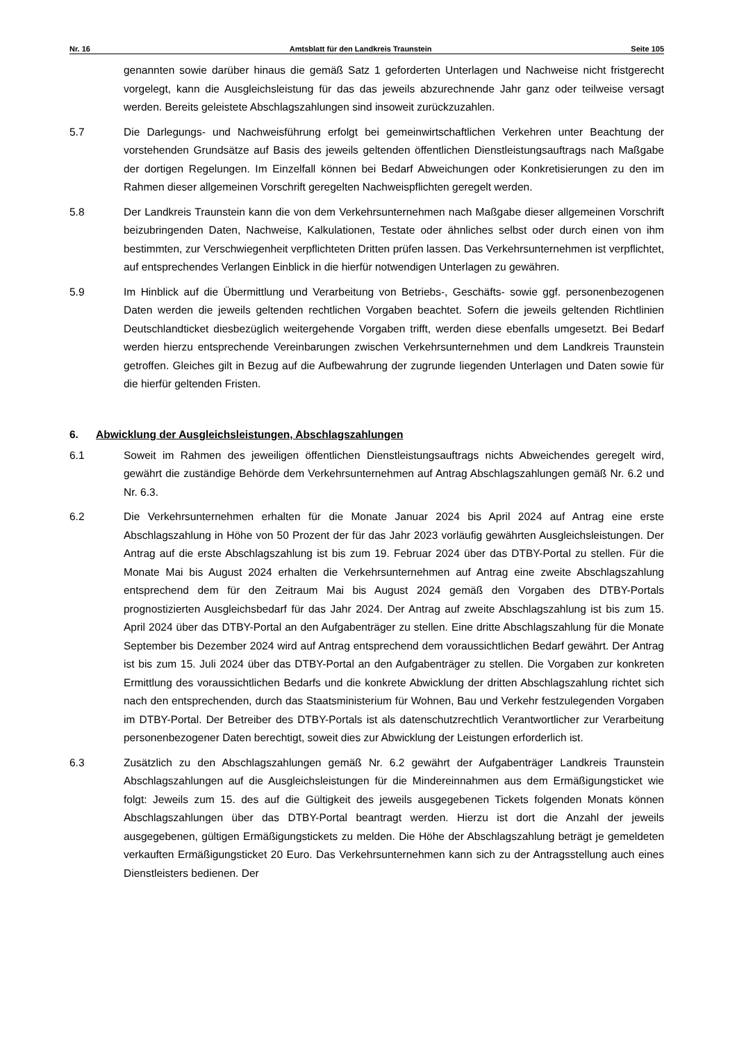Nr. 16 Amtsblatt für den Landkreis Traunstein Seite 105
genannten sowie darüber hinaus die gemäß Satz 1 geforderten Unterlagen und Nachweise nicht fristgerecht vorgelegt, kann die Ausgleichsleistung für das das jeweils abzurechnende Jahr ganz oder teilweise versagt werden. Bereits geleistete Abschlagszahlungen sind insoweit zurückzuzahlen.
5.7 Die Darlegungs- und Nachweisführung erfolgt bei gemeinwirtschaftlichen Verkehren unter Beachtung der vorstehenden Grundsätze auf Basis des jeweils geltenden öffentlichen Dienstleistungsauftrags nach Maßgabe der dortigen Regelungen. Im Einzelfall können bei Bedarf Abweichungen oder Konkretisierungen zu den im Rahmen dieser allgemeinen Vorschrift geregelten Nachweispflichten geregelt werden.
5.8 Der Landkreis Traunstein kann die von dem Verkehrsunternehmen nach Maßgabe dieser allgemeinen Vorschrift beizubringenden Daten, Nachweise, Kalkulationen, Testate oder ähnliches selbst oder durch einen von ihm bestimmten, zur Verschwiegenheit verpflichteten Dritten prüfen lassen. Das Verkehrsunternehmen ist verpflichtet, auf entsprechendes Verlangen Einblick in die hierfür notwendigen Unterlagen zu gewähren.
5.9 Im Hinblick auf die Übermittlung und Verarbeitung von Betriebs-, Geschäfts- sowie ggf. personenbezogenen Daten werden die jeweils geltenden rechtlichen Vorgaben beachtet. Sofern die jeweils geltenden Richtlinien Deutschlandticket diesbezüglich weitergehende Vorgaben trifft, werden diese ebenfalls umgesetzt. Bei Bedarf werden hierzu entsprechende Vereinbarungen zwischen Verkehrsunternehmen und dem Landkreis Traunstein getroffen. Gleiches gilt in Bezug auf die Aufbewahrung der zugrunde liegenden Unterlagen und Daten sowie für die hierfür geltenden Fristen.
6. Abwicklung der Ausgleichsleistungen, Abschlagszahlungen
6.1 Soweit im Rahmen des jeweiligen öffentlichen Dienstleistungsauftrags nichts Abweichendes geregelt wird, gewährt die zuständige Behörde dem Verkehrsunternehmen auf Antrag Abschlagszahlungen gemäß Nr. 6.2 und Nr. 6.3.
6.2 Die Verkehrsunternehmen erhalten für die Monate Januar 2024 bis April 2024 auf Antrag eine erste Abschlagszahlung in Höhe von 50 Prozent der für das Jahr 2023 vorläufig gewährten Ausgleichsleistungen. Der Antrag auf die erste Abschlagszahlung ist bis zum 19. Februar 2024 über das DTBY-Portal zu stellen. Für die Monate Mai bis August 2024 erhalten die Verkehrsunternehmen auf Antrag eine zweite Abschlagszahlung entsprechend dem für den Zeitraum Mai bis August 2024 gemäß den Vorgaben des DTBY-Portals prognostizierten Ausgleichsbedarf für das Jahr 2024. Der Antrag auf zweite Abschlagszahlung ist bis zum 15. April 2024 über das DTBY-Portal an den Aufgabenträger zu stellen. Eine dritte Abschlagszahlung für die Monate September bis Dezember 2024 wird auf Antrag entsprechend dem voraussichtlichen Bedarf gewährt. Der Antrag ist bis zum 15. Juli 2024 über das DTBY-Portal an den Aufgabenträger zu stellen. Die Vorgaben zur konkreten Ermittlung des voraussichtlichen Bedarfs und die konkrete Abwicklung der dritten Abschlagszahlung richtet sich nach den entsprechenden, durch das Staatsministerium für Wohnen, Bau und Verkehr festzulegenden Vorgaben im DTBY-Portal. Der Betreiber des DTBY-Portals ist als datenschutzrechtlich Verantwortlicher zur Verarbeitung personenbezogener Daten berechtigt, soweit dies zur Abwicklung der Leistungen erforderlich ist.
6.3 Zusätzlich zu den Abschlagszahlungen gemäß Nr. 6.2 gewährt der Aufgabenträger Landkreis Traunstein Abschlagszahlungen auf die Ausgleichsleistungen für die Mindereinnahmen aus dem Ermäßigungsticket wie folgt: Jeweils zum 15. des auf die Gültigkeit des jeweils ausgegebenen Tickets folgenden Monats können Abschlagszahlungen über das DTBY-Portal beantragt werden. Hierzu ist dort die Anzahl der jeweils ausgegebenen, gültigen Ermäßigungstickets zu melden. Die Höhe der Abschlagszahlung beträgt je gemeldeten verkauften Ermäßigungsticket 20 Euro. Das Verkehrsunternehmen kann sich zu der Antragsstellung auch eines Dienstleisters bedienen. Der